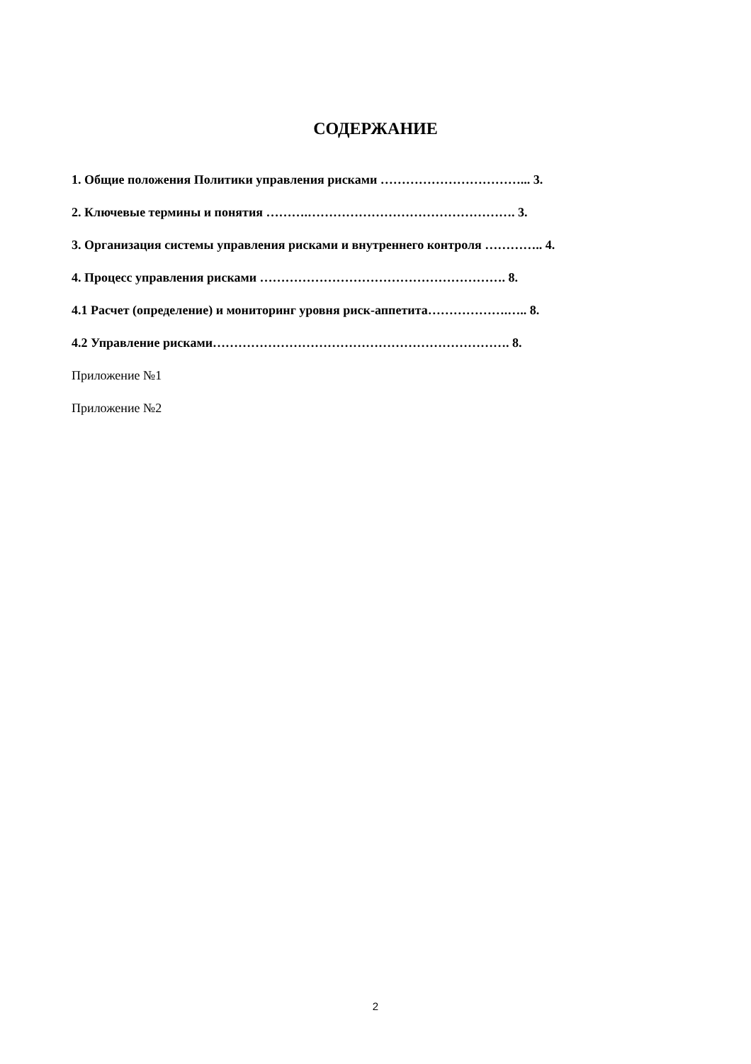СОДЕРЖАНИЕ
1. Общие положения Политики управления рисками ……………………………... 3.
2. Ключевые термины и понятия ……….…………………………………………. 3.
3. Организация системы управления рисками и внутреннего контроля ………….. 4.
4. Процесс управления рисками …………………………………………………. 8.
4.1 Расчет (определение) и мониторинг уровня риск-аппетита……………….….. 8.
4.2 Управление рисками……………………………………………………………. 8.
Приложение №1
Приложение №2
2